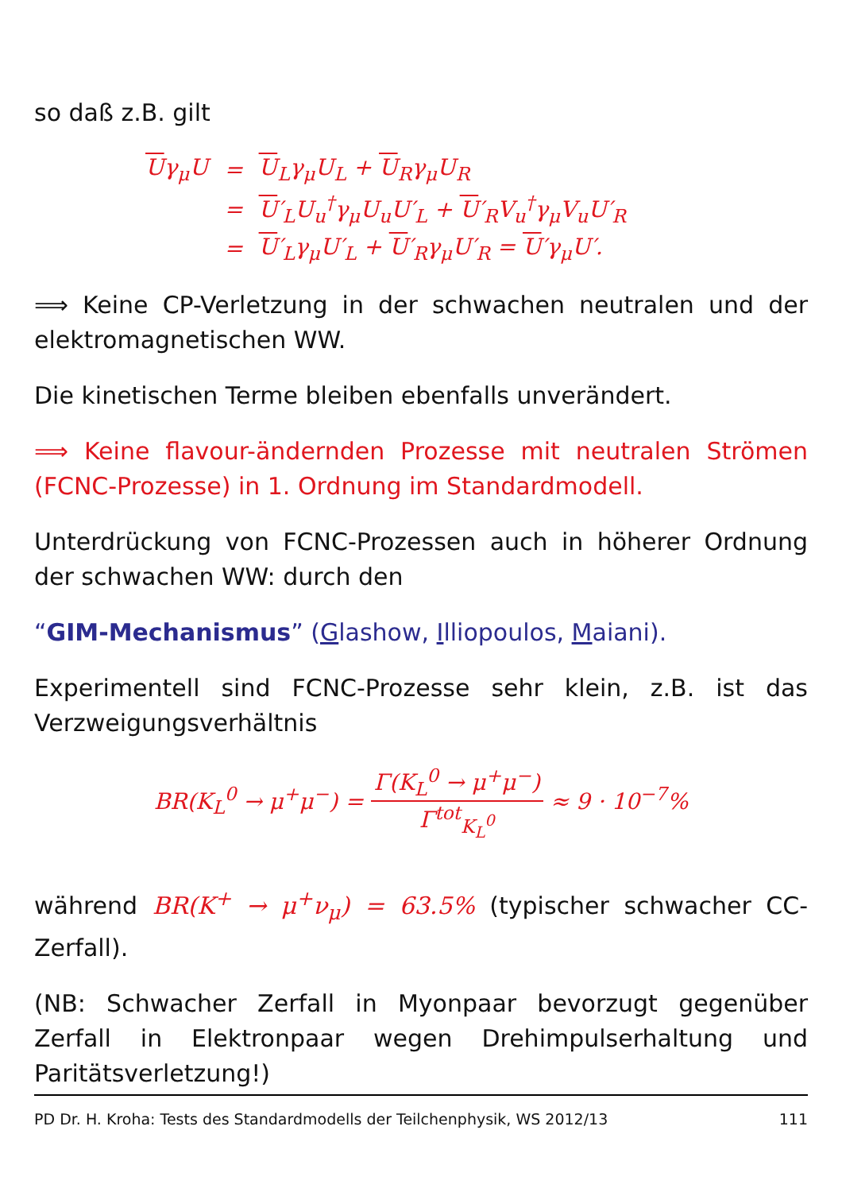so daß z.B. gilt
| U γ<sub>μ</sub>U | = | U<sub>L</sub>γ<sub>μ</sub>U<sub>L</sub> + U<sub>R</sub>γ<sub>μ</sub>U<sub>R</sub> |
| | = | U ′<sub>L</sub>U<sub>u</sub><sup>†</sup>γ<sub>μ</sub>U<sub>u</sub>U′<sub>L</sub> + U ′<sub>R</sub>V<sub>u</sub><sup>†</sup>γ<sub>μ</sub>V<sub>u</sub>U′<sub>R</sub> |
| | = | U ′<sub>L</sub>γ<sub>μ</sub>U′<sub>L</sub> + U ′<sub>R</sub>γ<sub>μ</sub>U′<sub>R</sub> = U ′γ<sub>μ</sub>U′. |
⟹ Keine CP-Verletzung in der schwachen neutralen und der elektromagnetischen WW.
Die kinetischen Terme bleiben ebenfalls unverändert.
⟹ Keine flavour-ändernden Prozesse mit neutralen Strömen (FCNC-Prozesse) in 1. Ordnung im Standardmodell.
Unterdrückung von FCNC-Prozessen auch in höherer Ordnung der schwachen WW: durch den
“GIM-Mechanismus” (Glashow, Illiopoulos, Maiani).
Experimentell sind FCNC-Prozesse sehr klein, z.B. ist das Verzweigungsverhältnis
BR(K<sub>L</sub><sup>0</sup> → μ<sup>+</sup>μ<sup>−</sup>) = Γ(K<sub>L</sub><sup>0</sup> → μ<sup>+</sup>μ<sup>−</sup>) Γ<sup>tot</sup><sub>K<sub>L</sub><sup>0</sup></sub> ≈ 9 · 10<sup>−7</sup>%
während BR(K<sup>+</sup> → μ<sup>+</sup>ν<sub>μ</sub>) = 63.5% (typischer schwacher CC-Zerfall).
(NB: Schwacher Zerfall in Myonpaar bevorzugt gegenüber Zerfall in Elektronpaar wegen Drehimpulserhaltung und Paritätsverletzung!)
PD Dr. H. Kroha: Tests des Standardmodells der Teilchenphysik, WS 2012/13 111